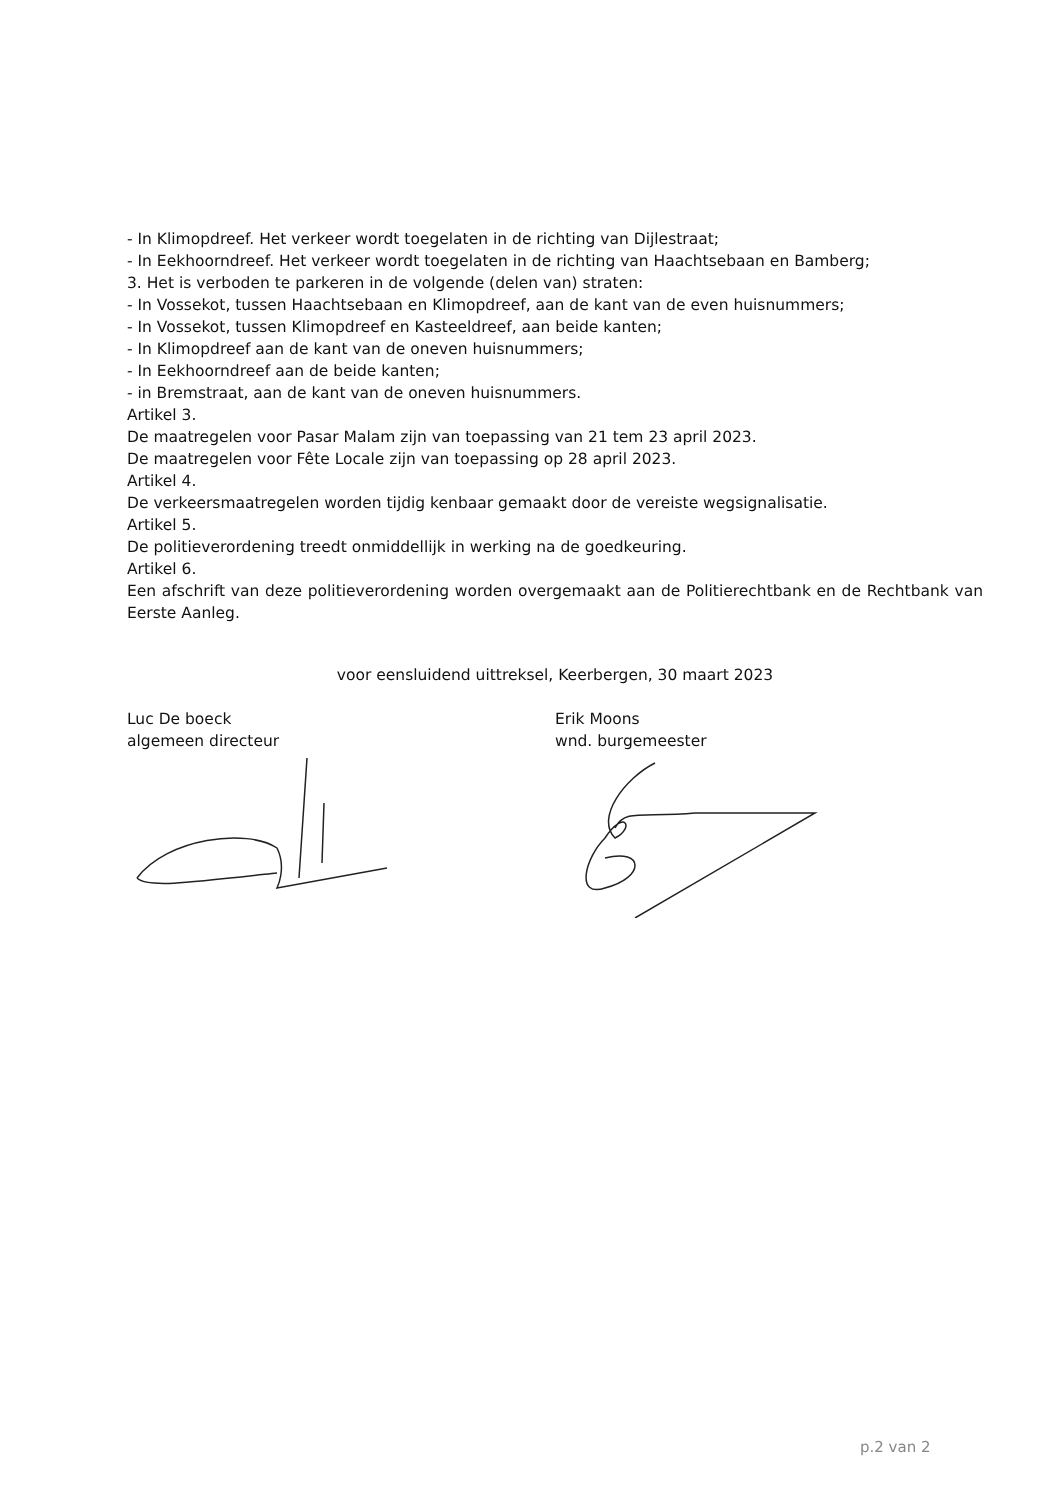- In Klimopdreef. Het verkeer wordt toegelaten in de richting van Dijlestraat;
- In Eekhoorndreef. Het verkeer wordt toegelaten in de richting van Haachtsebaan en Bamberg;
3. Het is verboden te parkeren in de volgende (delen van) straten:
- In Vossekot, tussen Haachtsebaan en Klimopdreef, aan de kant van de even huisnummers;
- In Vossekot, tussen Klimopdreef en Kasteeldreef, aan beide kanten;
- In Klimopdreef aan de kant van de oneven huisnummers;
- In Eekhoorndreef aan de beide kanten;
- in Bremstraat, aan de kant van de oneven huisnummers.
Artikel 3.
De maatregelen voor Pasar Malam zijn van toepassing van 21 tem 23 april 2023.
De maatregelen voor Fête Locale zijn van toepassing op 28 april 2023.
Artikel 4.
De verkeersmaatregelen worden tijdig kenbaar gemaakt door de vereiste wegsignalisatie.
Artikel 5.
De politieverordening treedt onmiddellijk in werking na de goedkeuring.
Artikel 6.
Een afschrift van deze politieverordening worden overgemaakt aan de Politierechtbank en de Rechtbank van Eerste Aanleg.
voor eensluidend uittreksel, Keerbergen, 30 maart 2023
Luc De boeck
algemeen directeur
Erik Moons
wnd. burgemeester
p.2 van 2